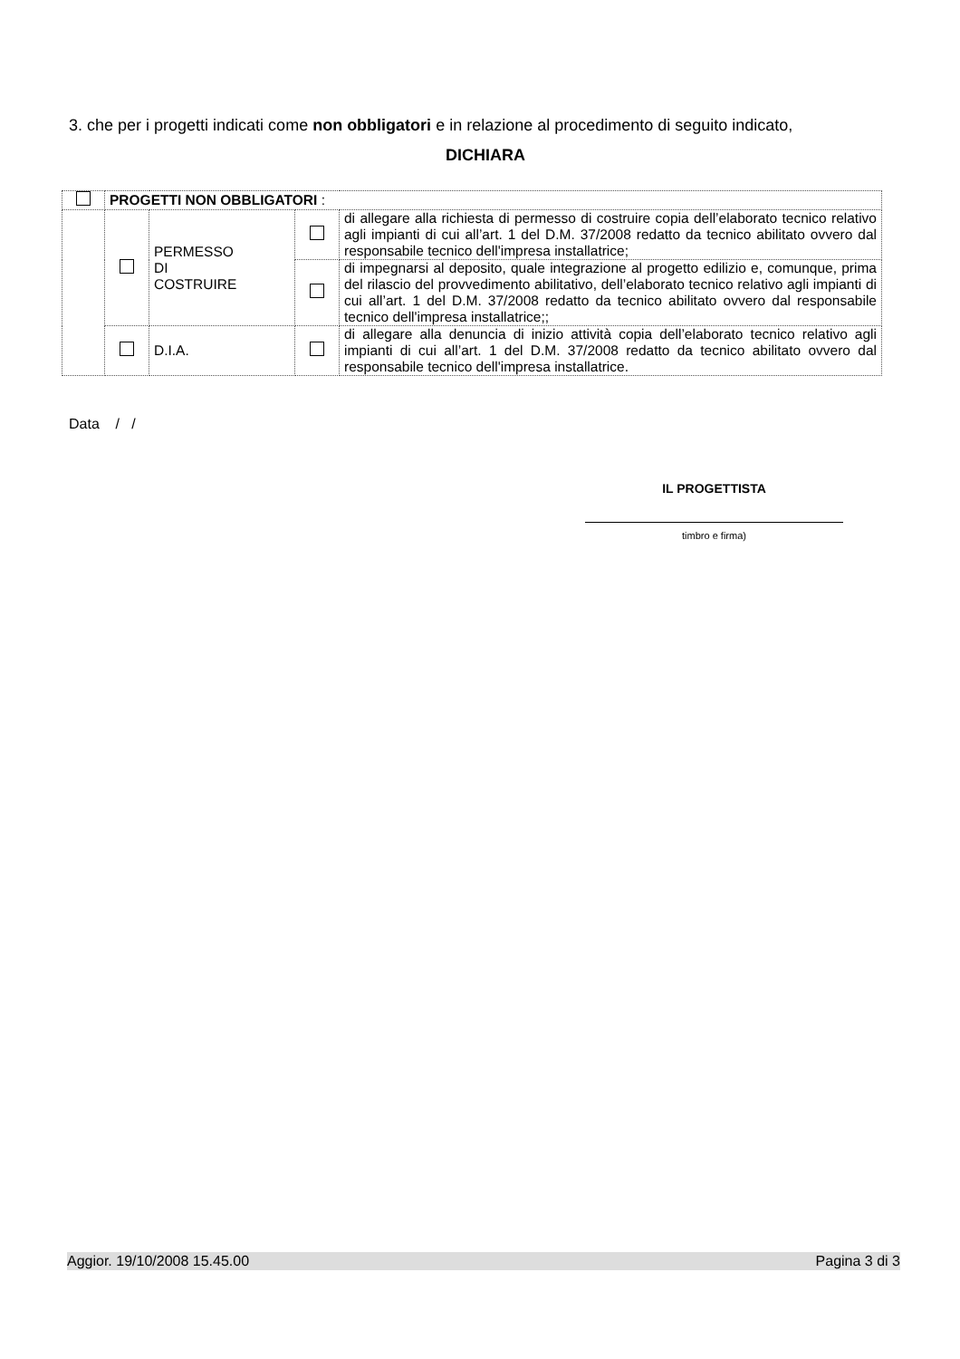3. che per i progetti indicati come non obbligatori e in relazione al procedimento di seguito indicato,
DICHIARA
| | PROGETTI NON OBBLIGATORI : | | | |
| | | PERMESSO DI COSTRUIRE | | di allegare alla richiesta di permesso di costruire copia dell’elaborato tecnico relativo agli impianti di cui all’art. 1 del D.M. 37/2008 redatto da tecnico abilitato ovvero dal responsabile tecnico dell'impresa installatrice; |
| | | | | di impegnarsi al deposito, quale integrazione al progetto edilizio e, comunque, prima del rilascio del provvedimento abilitativo, dell’elaborato tecnico relativo agli impianti di cui all’art. 1 del D.M. 37/2008 redatto da tecnico abilitato ovvero dal responsabile tecnico dell'impresa installatrice;; |
| | | D.I.A. | | di allegare alla denuncia di inizio attività copia dell’elaborato tecnico relativo agli impianti di cui all’art. 1 del D.M. 37/2008 redatto da tecnico abilitato ovvero dal responsabile tecnico dell'impresa installatrice. |
Data / /
IL PROGETTISTA
timbro e firma)
Aggior. 19/10/2008 15.45.00 Pagina 3 di 3